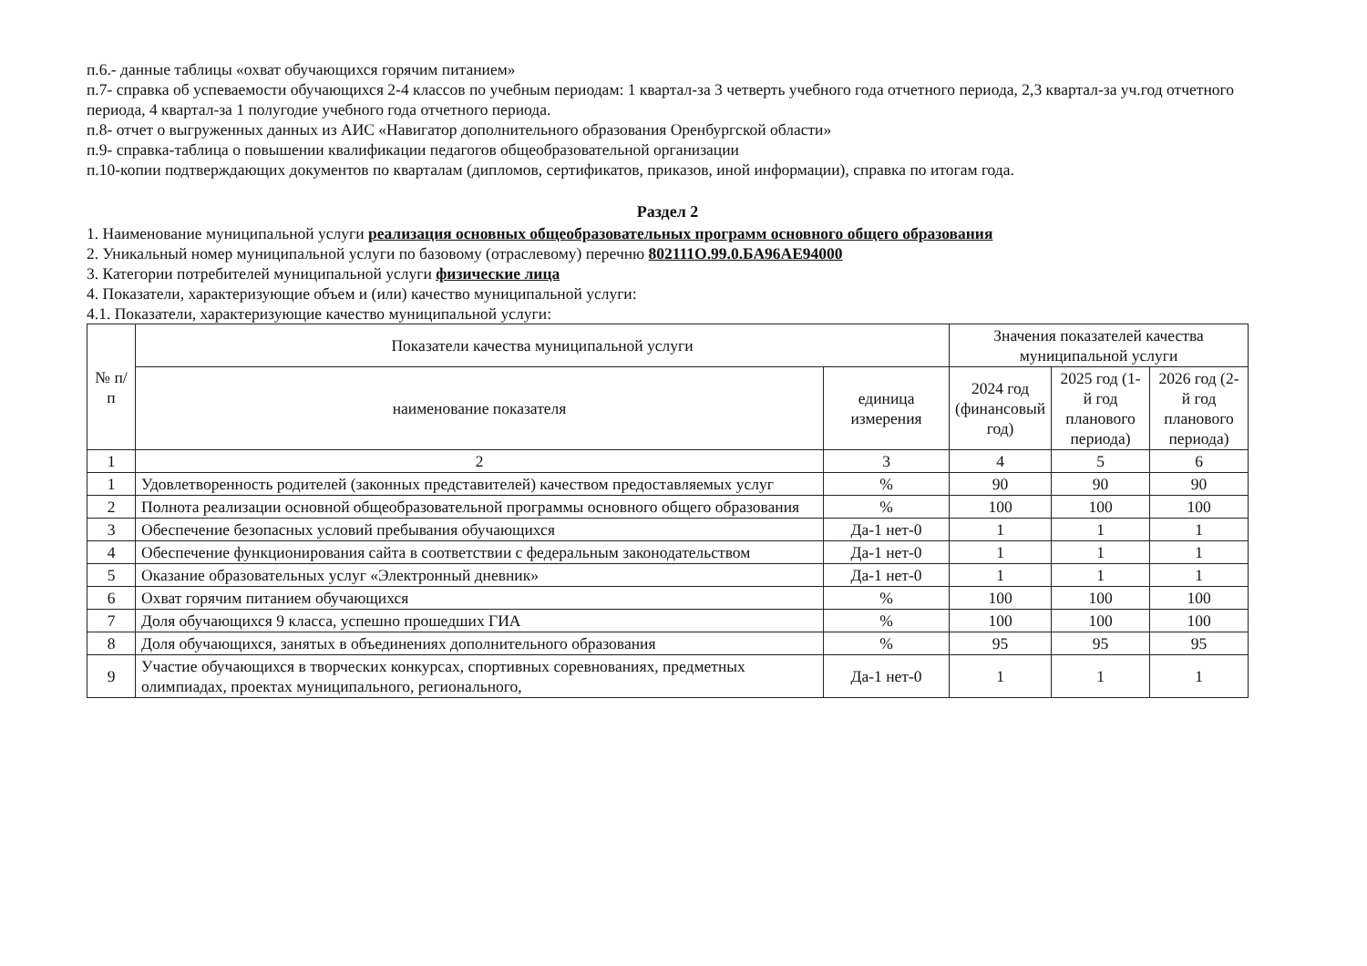п.6.- данные таблицы «охват обучающихся горячим питанием»
п.7- справка об успеваемости обучающихся 2-4 классов по учебным периодам: 1 квартал-за 3 четверть учебного года отчетного периода, 2,3 квартал-за уч.год отчетного периода, 4 квартал-за 1 полугодие учебного года отчетного периода.
п.8- отчет о выгруженных данных из АИС «Навигатор дополнительного образования Оренбургской области»
п.9- справка-таблица о повышении квалификации педагогов общеобразовательной организации
п.10-копии подтверждающих документов по кварталам (дипломов, сертификатов, приказов, иной информации), справка по итогам года.
Раздел 2
1. Наименование муниципальной услуги реализация основных общеобразовательных программ основного общего образования
2. Уникальный номер муниципальной услуги по базовому (отраслевому) перечню 802111О.99.0.БА96АЕ94000
3. Категории потребителей муниципальной услуги физические лица
4. Показатели, характеризующие объем и (или) качество муниципальной услуги:
4.1. Показатели, характеризующие качество муниципальной услуги:
| № п/п | Показатели качества муниципальной услуги | | Значения показателей качества муниципальной услуги | | |
| --- | --- | --- | --- | --- | --- |
| | наименование показателя | единица измерения | 2024 год (финансовый год) | 2025 год (1-й год планового периода) | 2026 год (2-й год планового периода) |
| 1 | 2 | 3 | 4 | 5 | 6 |
| 1 | Удовлетворенность родителей (законных представителей) качеством предоставляемых услуг | % | 90 | 90 | 90 |
| 2 | Полнота реализации основной общеобразовательной программы основного общего образования | % | 100 | 100 | 100 |
| 3 | Обеспечение безопасных условий пребывания обучающихся | Да-1 нет-0 | 1 | 1 | 1 |
| 4 | Обеспечение функционирования сайта в соответствии с федеральным законодательством | Да-1 нет-0 | 1 | 1 | 1 |
| 5 | Оказание образовательных услуг «Электронный дневник» | Да-1 нет-0 | 1 | 1 | 1 |
| 6 | Охват горячим питанием обучающихся | % | 100 | 100 | 100 |
| 7 | Доля обучающихся 9 класса, успешно прошедших ГИА | % | 100 | 100 | 100 |
| 8 | Доля обучающихся, занятых в объединениях дополнительного образования | % | 95 | 95 | 95 |
| 9 | Участие обучающихся в творческих конкурсах, спортивных соревнованиях, предметных олимпиадах, проектах муниципального, регионального, | Да-1 нет-0 | 1 | 1 | 1 |